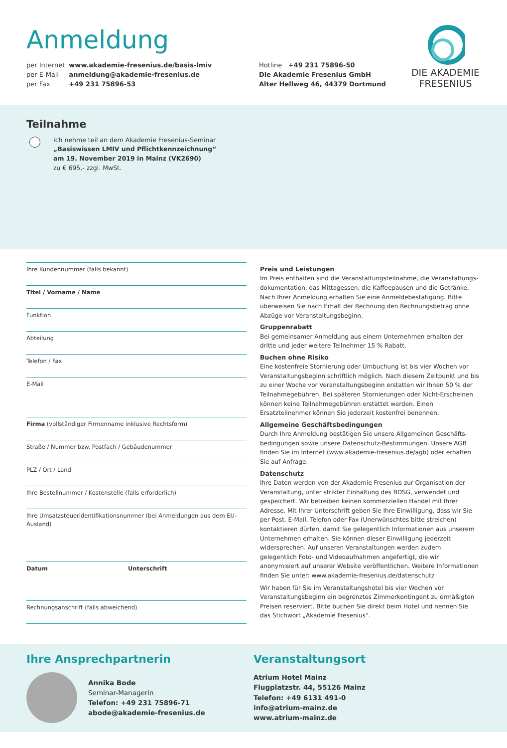Anmeldung
| per Internet | www.akademie-fresenius.de/basis-lmiv |
| per E-Mail | anmeldung@akademie-fresenius.de |
| per Fax | +49 231 75896-53 |
Hotline +49 231 75896-50
Die Akademie Fresenius GmbH
Alter Hellweg 46, 44379 Dortmund
DIE AKADEMIE
FRESENIUS
Teilnahme
Ich nehme teil an dem Akademie Fresenius-Seminar
„Basiswissen LMIV und Pflichtkennzeichnung“
am 19. November 2019 in Mainz (VK2690)
zu € 695,- zzgl. MwSt.
Ihre Kundennummer (falls bekannt)
Titel / Vorname / Name
Funktion
Abteilung
Telefon / Fax
E-Mail
Firma (vollständiger Firmenname inklusive Rechtsform)
Straße / Nummer bzw. Postfach / Gebäudenummer
PLZ / Ort / Land
Ihre Bestellnummer / Kostenstelle (falls erforderlich)
Ihre Umsatzsteueridentifikationsnummer (bei Anmeldungen aus dem EU-Ausland)
Datum Unterschrift
Rechnungsanschrift (falls abweichend)
Preis und Leistungen
Im Preis enthalten sind die Veranstaltungsteilnahme, die Veranstaltungs­dokumentation, das Mittagessen, die Kaffeepausen und die Getränke. Nach Ihrer Anmeldung erhalten Sie eine Anmeldebestätigung. Bitte überweisen Sie nach Erhalt der Rechnung den Rechnungsbetrag ohne Abzüge vor Veranstaltungsbeginn.
Gruppenrabatt
Bei gemeinsamer Anmeldung aus einem Unternehmen erhalten der dritte und jeder weitere Teilnehmer 15 % Rabatt.
Buchen ohne Risiko
Eine kostenfreie Stornierung oder Umbuchung ist bis vier Wochen vor Veranstaltungsbeginn schriftlich möglich. Nach diesem Zeitpunkt und bis zu einer Woche vor Veranstaltungsbeginn erstatten wir Ihnen 50 % der Teilnahmegebühren. Bei späteren Stornierungen oder Nicht-Erscheinen können keine Teilnahmegebühren erstattet werden. Einen Ersatzteilnehmer können Sie jederzeit kostenfrei benennen.
Allgemeine Geschäftsbedingungen
Durch Ihre Anmeldung bestätigen Sie unsere Allgemeinen Geschäfts­bedingungen sowie unsere Datenschutz-Bestimmungen. Unsere AGB finden Sie im Internet (www.akademie-fresenius.de/agb) oder erhalten Sie auf Anfrage.
Datenschutz
Ihre Daten werden von der Akademie Fresenius zur Organisation der Veranstaltung, unter strikter Einhaltung des BDSG, verwendet und gespeichert. Wir betreiben keinen kommerziellen Handel mit Ihrer Adresse. Mit Ihrer Unterschrift geben Sie Ihre Einwilligung, dass wir Sie per Post, E-Mail, Telefon oder Fax (Unerwünschtes bitte streichen) kontaktieren dürfen, damit Sie gelegentlich Informationen aus unserem Unternehmen erhalten. Sie können dieser Einwilligung jederzeit widersprechen. Auf unseren Veranstaltungen werden zudem gelegentlich Foto- und Videoaufnahmen angefertigt, die wir anonymisiert auf unserer Website veröffentlichen. Weitere Informationen finden Sie unter: www.akademie-fresenius.de/datenschutz
Wir haben für Sie im Veranstaltungshotel bis vier Wochen vor Veranstaltungsbeginn ein begrenztes Zimmerkontingent zu ermäßigten Preisen reserviert. Bitte buchen Sie direkt beim Hotel und nennen Sie das Stichwort „Akademie Fresenius“.
Ihre Ansprechpartnerin
Annika Bode
Seminar-Managerin
Telefon: +49 231 75896-71
abode@akademie-fresenius.de
Veranstaltungsort
Atrium Hotel Mainz
Flugplatzstr. 44, 55126 Mainz
Telefon: +49 6131 491-0
info@atrium-mainz.de
www.atrium-mainz.de